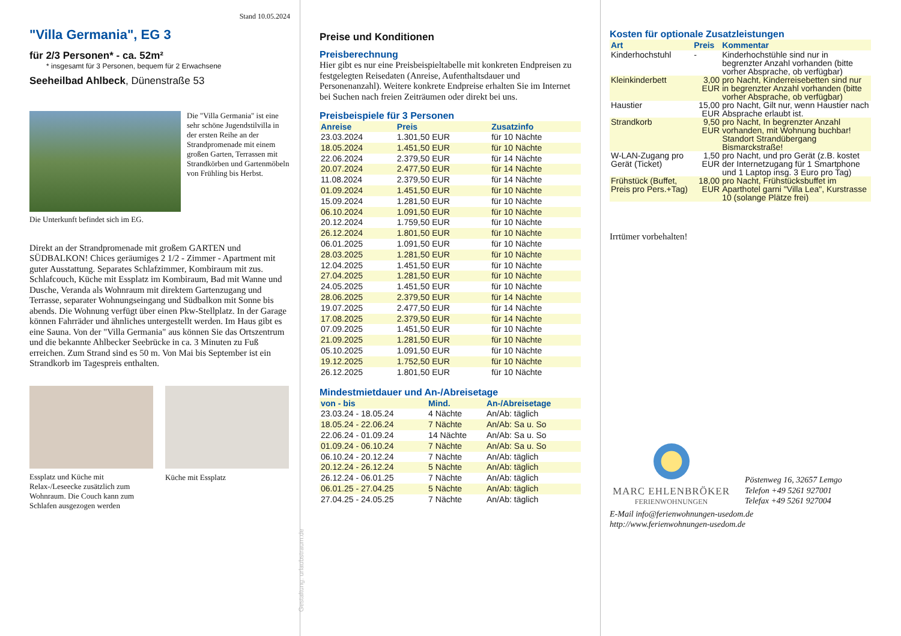Stand 10.05.2024
"Villa Germania", EG 3
für 2/3 Personen* - ca. 52m²
* insgesamt für 3 Personen, bequem für 2 Erwachsene
Seeheilbad Ahlbeck, Dünenstraße 53
Die "Villa Germania" ist eine sehr schöne Jugendstilvilla in der ersten Reihe an der Strandpromenade mit einem großen Garten, Terrassen mit Strandkörben und Gartenmöbeln von Frühling bis Herbst.
Die Unterkunft befindet sich im EG.
Direkt an der Strandpromenade mit großem GARTEN und SÜDBALKON! Chices geräumiges 2 1/2 - Zimmer - Apartment mit guter Ausstattung. Separates Schlafzimmer, Kombiraum mit zus. Schlafcouch, Küche mit Essplatz im Kombiraum, Bad mit Wanne und Dusche, Veranda als Wohnraum mit direktem Gartenzugang und Terrasse, separater Wohnungseingang und Südbalkon mit Sonne bis abends. Die Wohnung verfügt über einen Pkw-Stellplatz. In der Garage können Fahrräder und ähnliches untergestellt werden. Im Haus gibt es eine Sauna. Von der "Villa Germania" aus können Sie das Ortszentrum und die bekannte Ahlbecker Seebrücke in ca. 3 Minuten zu Fuß erreichen. Zum Strand sind es 50 m. Von Mai bis September ist ein Strandkorb im Tagespreis enthalten.
Essplatz und Küche mit Relax-/Leseecke zusätzlich zum Wohnraum. Die Couch kann zum Schlafen ausgezogen werden
Küche mit Essplatz
Gestaltung: urlaubstraum.de
Preise und Konditionen
Preisberechnung
Hier gibt es nur eine Preisbeispieltabelle mit konkreten Endpreisen zu festgelegten Reisedaten (Anreise, Aufenthaltsdauer und Personenanzahl). Weitere konkrete Endpreise erhalten Sie im Internet bei Suchen nach freien Zeiträumen oder direkt bei uns.
Preisbeispiele für 3 Personen
| Anreise | Preis | Zusatzinfo |
| --- | --- | --- |
| 23.03.2024 | 1.301,50 EUR | für 10 Nächte |
| 18.05.2024 | 1.451,50 EUR | für 10 Nächte |
| 22.06.2024 | 2.379,50 EUR | für 14 Nächte |
| 20.07.2024 | 2.477,50 EUR | für 14 Nächte |
| 11.08.2024 | 2.379,50 EUR | für 14 Nächte |
| 01.09.2024 | 1.451,50 EUR | für 10 Nächte |
| 15.09.2024 | 1.281,50 EUR | für 10 Nächte |
| 06.10.2024 | 1.091,50 EUR | für 10 Nächte |
| 20.12.2024 | 1.759,50 EUR | für 10 Nächte |
| 26.12.2024 | 1.801,50 EUR | für 10 Nächte |
| 06.01.2025 | 1.091,50 EUR | für 10 Nächte |
| 28.03.2025 | 1.281,50 EUR | für 10 Nächte |
| 12.04.2025 | 1.451,50 EUR | für 10 Nächte |
| 27.04.2025 | 1.281,50 EUR | für 10 Nächte |
| 24.05.2025 | 1.451,50 EUR | für 10 Nächte |
| 28.06.2025 | 2.379,50 EUR | für 14 Nächte |
| 19.07.2025 | 2.477,50 EUR | für 14 Nächte |
| 17.08.2025 | 2.379,50 EUR | für 14 Nächte |
| 07.09.2025 | 1.451,50 EUR | für 10 Nächte |
| 21.09.2025 | 1.281,50 EUR | für 10 Nächte |
| 05.10.2025 | 1.091,50 EUR | für 10 Nächte |
| 19.12.2025 | 1.752,50 EUR | für 10 Nächte |
| 26.12.2025 | 1.801,50 EUR | für 10 Nächte |
Mindestmietdauer und An-/Abreisetage
| von - bis | Mind. | An-/Abreisetage |
| --- | --- | --- |
| 23.03.24 - 18.05.24 | 4 Nächte | An/Ab: täglich |
| 18.05.24 - 22.06.24 | 7 Nächte | An/Ab: Sa u. So |
| 22.06.24 - 01.09.24 | 14 Nächte | An/Ab: Sa u. So |
| 01.09.24 - 06.10.24 | 7 Nächte | An/Ab: Sa u. So |
| 06.10.24 - 20.12.24 | 7 Nächte | An/Ab: täglich |
| 20.12.24 - 26.12.24 | 5 Nächte | An/Ab: täglich |
| 26.12.24 - 06.01.25 | 7 Nächte | An/Ab: täglich |
| 06.01.25 - 27.04.25 | 5 Nächte | An/Ab: täglich |
| 27.04.25 - 24.05.25 | 7 Nächte | An/Ab: täglich |
Kosten für optionale Zusatzleistungen
| Art | Preis | Kommentar |
| --- | --- | --- |
| Kinderhochstuhl | - | Kinderhochstühle sind nur in begrenzter Anzahl vorhanden (bitte vorher Absprache, ob verfügbar) |
| Kleinkinderbett | 3,00 EUR | pro Nacht, Kinderreisebetten sind nur in begrenzter Anzahl vorhanden (bitte vorher Absprache, ob verfügbar) |
| Haustier | 15,00 EUR | pro Nacht, Gilt nur, wenn Haustier nach Absprache erlaubt ist. |
| Strandkorb | 9,50 EUR | pro Nacht, In begrenzter Anzahl vorhanden, mit Wohnung buchbar! Standort Strandübergang Bismarckstraße! |
| W-LAN-Zugang pro Gerät (Ticket) | 1,50 EUR | pro Nacht, und pro Gerät (z.B. kostet der Internetzugang für 1 Smartphone und 1 Laptop insg. 3 Euro pro Tag) |
| Frühstück (Buffet, Preis pro Pers.+Tag) | 18,00 EUR | pro Nacht, Frühstücksbuffet im Aparthotel garni "Villa Lea", Kurstrasse 10 (solange Plätze frei) |
Irrtümer vorbehalten!
MARC EHLENBRÖKER
FERIENWOHNUNGEN
Pöstenweg 16, 32657 Lemgo
Telefon +49 5261 927001
Telefax +49 5261 927004
E-Mail info@ferienwohnungen-usedom.de
http://www.ferienwohnungen-usedom.de